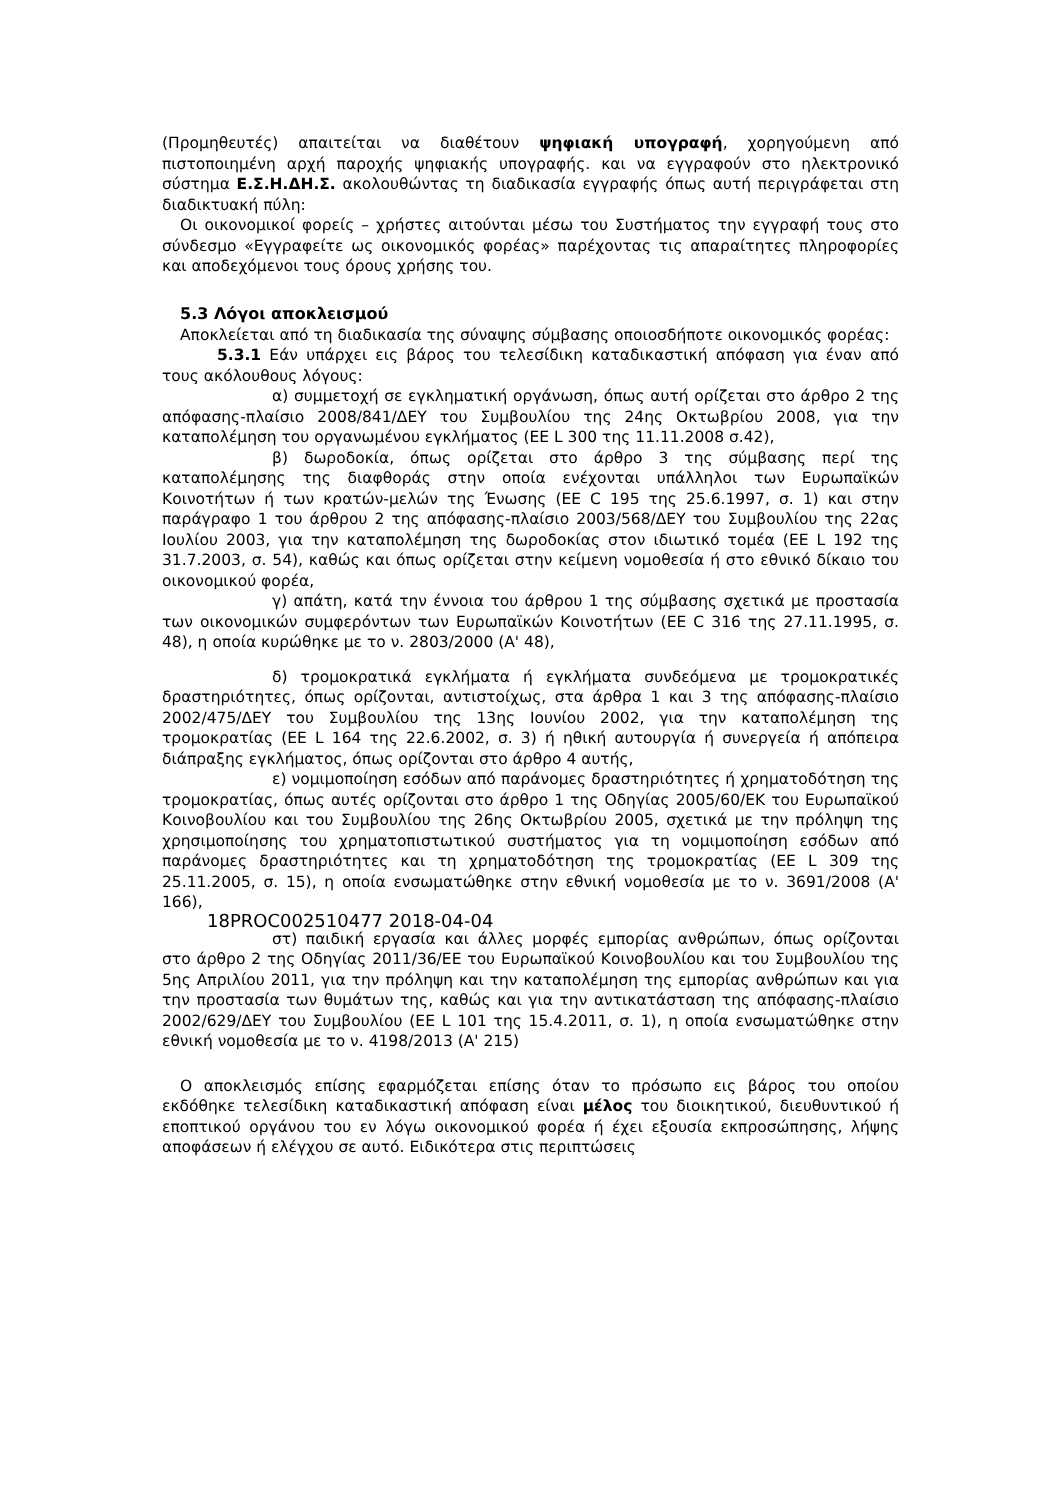(Προμηθευτές) απαιτείται να διαθέτουν ψηφιακή υπογραφή, χορηγούμενη από πιστοποιημένη αρχή παροχής ψηφιακής υπογραφής. και να εγγραφούν στο ηλεκτρονικό σύστημα Ε.Σ.Η.ΔΗ.Σ. ακολουθώντας τη διαδικασία εγγραφής όπως αυτή περιγράφεται στη διαδικτυακή πύλη:
Οι οικονομικοί φορείς – χρήστες αιτούνται μέσω του Συστήματος την εγγραφή τους στο σύνδεσμο «Εγγραφείτε ως οικονομικός φορέας» παρέχοντας τις απαραίτητες πληροφορίες και αποδεχόμενοι τους όρους χρήσης του.
5.3 Λόγοι αποκλεισμού
Αποκλείεται από τη διαδικασία της σύναψης σύμβασης οποιοσδήποτε οικονομικός φορέας:
5.3.1 Εάν υπάρχει εις βάρος του τελεσίδικη καταδικαστική απόφαση για έναν από τους ακόλουθους λόγους:
α) συμμετοχή σε εγκληματική οργάνωση, όπως αυτή ορίζεται στο άρθρο 2 της απόφασης-πλαίσιο 2008/841/ΔΕΥ του Συμβουλίου της 24ης Οκτωβρίου 2008, για την καταπολέμηση του οργανωμένου εγκλήματος (ΕΕ L 300 της 11.11.2008 σ.42),
β) δωροδοκία, όπως ορίζεται στο άρθρο 3 της σύμβασης περί της καταπολέμησης της διαφθοράς στην οποία ενέχονται υπάλληλοι των Ευρωπαϊκών Κοινοτήτων ή των κρατών-μελών της Ένωσης (ΕΕ C 195 της 25.6.1997, σ. 1) και στην παράγραφο 1 του άρθρου 2 της απόφασης-πλαίσιο 2003/568/ΔΕΥ του Συμβουλίου της 22ας Ιουλίου 2003, για την καταπολέμηση της δωροδοκίας στον ιδιωτικό τομέα (ΕΕ L 192 της 31.7.2003, σ. 54), καθώς και όπως ορίζεται στην κείμενη νομοθεσία ή στο εθνικό δίκαιο του οικονομικού φορέα,
γ) απάτη, κατά την έννοια του άρθρου 1 της σύμβασης σχετικά με προστασία των οικονομικών συμφερόντων των Ευρωπαϊκών Κοινοτήτων (ΕΕ C 316 της 27.11.1995, σ. 48), η οποία κυρώθηκε με το ν. 2803/2000 (Α' 48),
δ) τρομοκρατικά εγκλήματα ή εγκλήματα συνδεόμενα με τρομοκρατικές δραστηριότητες, όπως ορίζονται, αντιστοίχως, στα άρθρα 1 και 3 της απόφασης-πλαίσιο 2002/475/ΔΕΥ του Συμβουλίου της 13ης Ιουνίου 2002, για την καταπολέμηση της τρομοκρατίας (ΕΕ L 164 της 22.6.2002, σ. 3) ή ηθική αυτουργία ή συνεργεία ή απόπειρα διάπραξης εγκλήματος, όπως ορίζονται στο άρθρο 4 αυτής,
ε) νομιμοποίηση εσόδων από παράνομες δραστηριότητες ή χρηματοδότηση της τρομοκρατίας, όπως αυτές ορίζονται στο άρθρο 1 της Οδηγίας 2005/60/ΕΚ του Ευρωπαϊκού Κοινοβουλίου και του Συμβουλίου της 26ης Οκτωβρίου 2005, σχετικά με την πρόληψη της χρησιμοποίησης του χρηματοπιστωτικού συστήματος για τη νομιμοποίηση εσόδων από παράνομες δραστηριότητες και τη χρηματοδότηση της τρομοκρατίας (ΕΕ L 309 της 25.11.2005, σ. 15), η οποία ενσωματώθηκε στην εθνική νομοθεσία με το ν. 3691/2008 (Α' 166),
18PROC002510477 2018-04-04
στ) παιδική εργασία και άλλες μορφές εμπορίας ανθρώπων, όπως ορίζονται στο άρθρο 2 της Οδηγίας 2011/36/ΕΕ του Ευρωπαϊκού Κοινοβουλίου και του Συμβουλίου της 5ης Απριλίου 2011, για την πρόληψη και την καταπολέμηση της εμπορίας ανθρώπων και για την προστασία των θυμάτων της, καθώς και για την αντικατάσταση της απόφασης-πλαίσιο 2002/629/ΔΕΥ του Συμβουλίου (ΕΕ L 101 της 15.4.2011, σ. 1), η οποία ενσωματώθηκε στην εθνική νομοθεσία με το ν. 4198/2013 (Α' 215)
Ο αποκλεισμός επίσης εφαρμόζεται επίσης όταν το πρόσωπο εις βάρος του οποίου εκδόθηκε τελεσίδικη καταδικαστική απόφαση είναι μέλος του διοικητικού, διευθυντικού ή εποπτικού οργάνου του εν λόγω οικονομικού φορέα ή έχει εξουσία εκπροσώπησης, λήψης αποφάσεων ή ελέγχου σε αυτό. Ειδικότερα στις περιπτώσεις